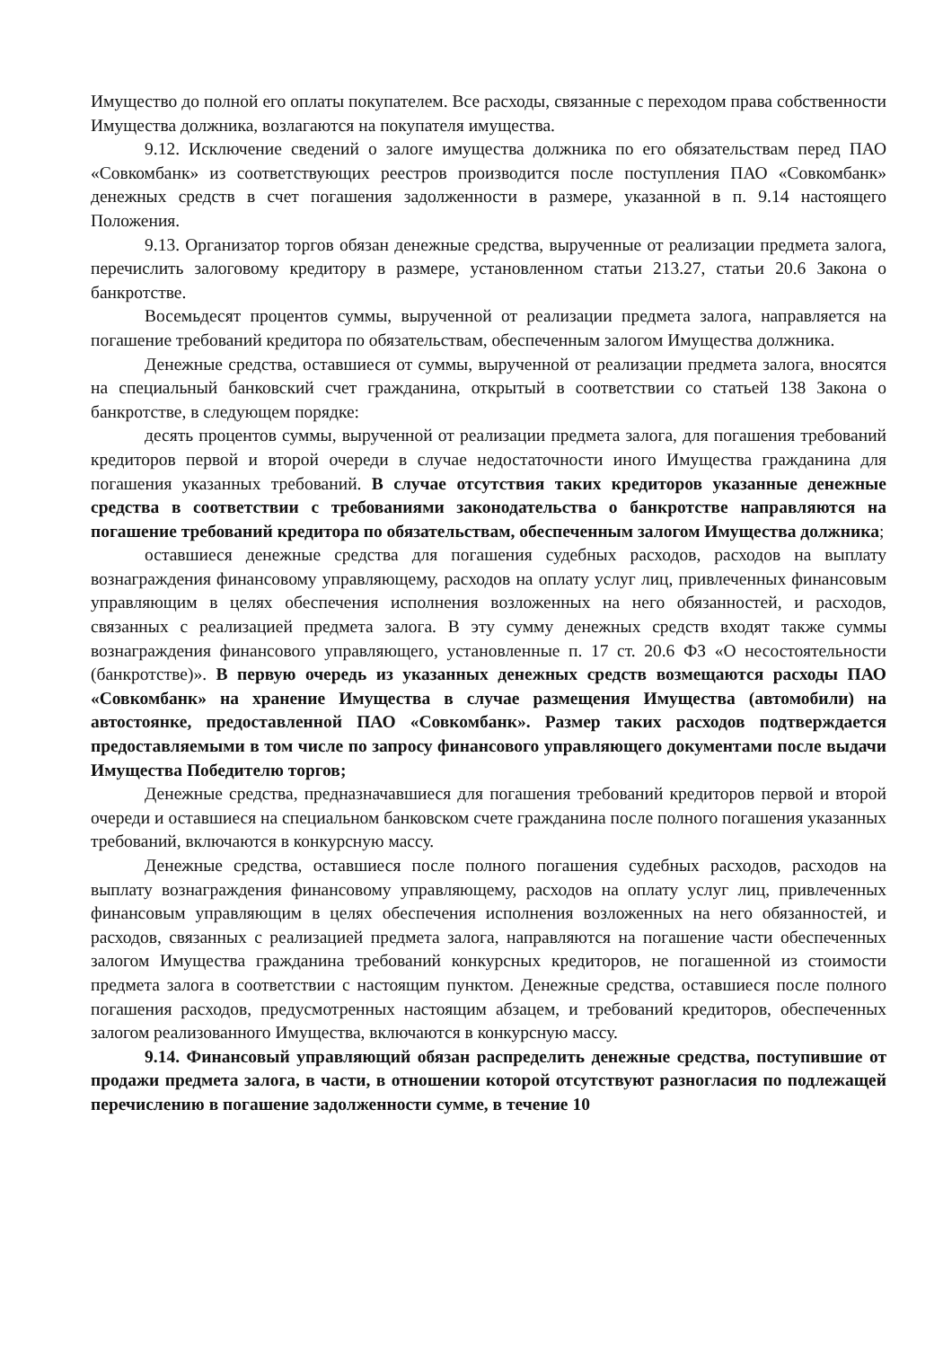Имущество до полной его оплаты покупателем. Все расходы, связанные с переходом права собственности Имущества должника, возлагаются на покупателя имущества.
9.12. Исключение сведений о залоге имущества должника по его обязательствам перед ПАО «Совкомбанк» из соответствующих реестров производится после поступления ПАО «Совкомбанк» денежных средств в счет погашения задолженности в размере, указанной в п. 9.14 настоящего Положения.
9.13. Организатор торгов обязан денежные средства, вырученные от реализации предмета залога, перечислить залоговому кредитору в размере, установленном статьи 213.27, статьи 20.6 Закона о банкротстве.
Восемьдесят процентов суммы, вырученной от реализации предмета залога, направляется на погашение требований кредитора по обязательствам, обеспеченным залогом Имущества должника.
Денежные средства, оставшиеся от суммы, вырученной от реализации предмета залога, вносятся на специальный банковский счет гражданина, открытый в соответствии со статьей 138 Закона о банкротстве, в следующем порядке:
десять процентов суммы, вырученной от реализации предмета залога, для погашения требований кредиторов первой и второй очереди в случае недостаточности иного Имущества гражданина для погашения указанных требований. В случае отсутствия таких кредиторов указанные денежные средства в соответствии с требованиями законодательства о банкротстве направляются на погашение требований кредитора по обязательствам, обеспеченным залогом Имущества должника;
оставшиеся денежные средства для погашения судебных расходов, расходов на выплату вознаграждения финансовому управляющему, расходов на оплату услуг лиц, привлеченных финансовым управляющим в целях обеспечения исполнения возложенных на него обязанностей, и расходов, связанных с реализацией предмета залога. В эту сумму денежных средств входят также суммы вознаграждения финансового управляющего, установленные п. 17 ст. 20.6 ФЗ «О несостоятельности (банкротстве)». В первую очередь из указанных денежных средств возмещаются расходы ПАО «Совкомбанк» на хранение Имущества в случае размещения Имущества (автомобили) на автостоянке, предоставленной ПАО «Совкомбанк». Размер таких расходов подтверждается предоставляемыми в том числе по запросу финансового управляющего документами после выдачи Имущества Победителю торгов;
Денежные средства, предназначавшиеся для погашения требований кредиторов первой и второй очереди и оставшиеся на специальном банковском счете гражданина после полного погашения указанных требований, включаются в конкурсную массу.
Денежные средства, оставшиеся после полного погашения судебных расходов, расходов на выплату вознаграждения финансовому управляющему, расходов на оплату услуг лиц, привлеченных финансовым управляющим в целях обеспечения исполнения возложенных на него обязанностей, и расходов, связанных с реализацией предмета залога, направляются на погашение части обеспеченных залогом Имущества гражданина требований конкурсных кредиторов, не погашенной из стоимости предмета залога в соответствии с настоящим пунктом. Денежные средства, оставшиеся после полного погашения расходов, предусмотренных настоящим абзацем, и требований кредиторов, обеспеченных залогом реализованного Имущества, включаются в конкурсную массу.
9.14. Финансовый управляющий обязан распределить денежные средства, поступившие от продажи предмета залога, в части, в отношении которой отсутствуют разногласия по подлежащей перечислению в погашение задолженности сумме, в течение 10